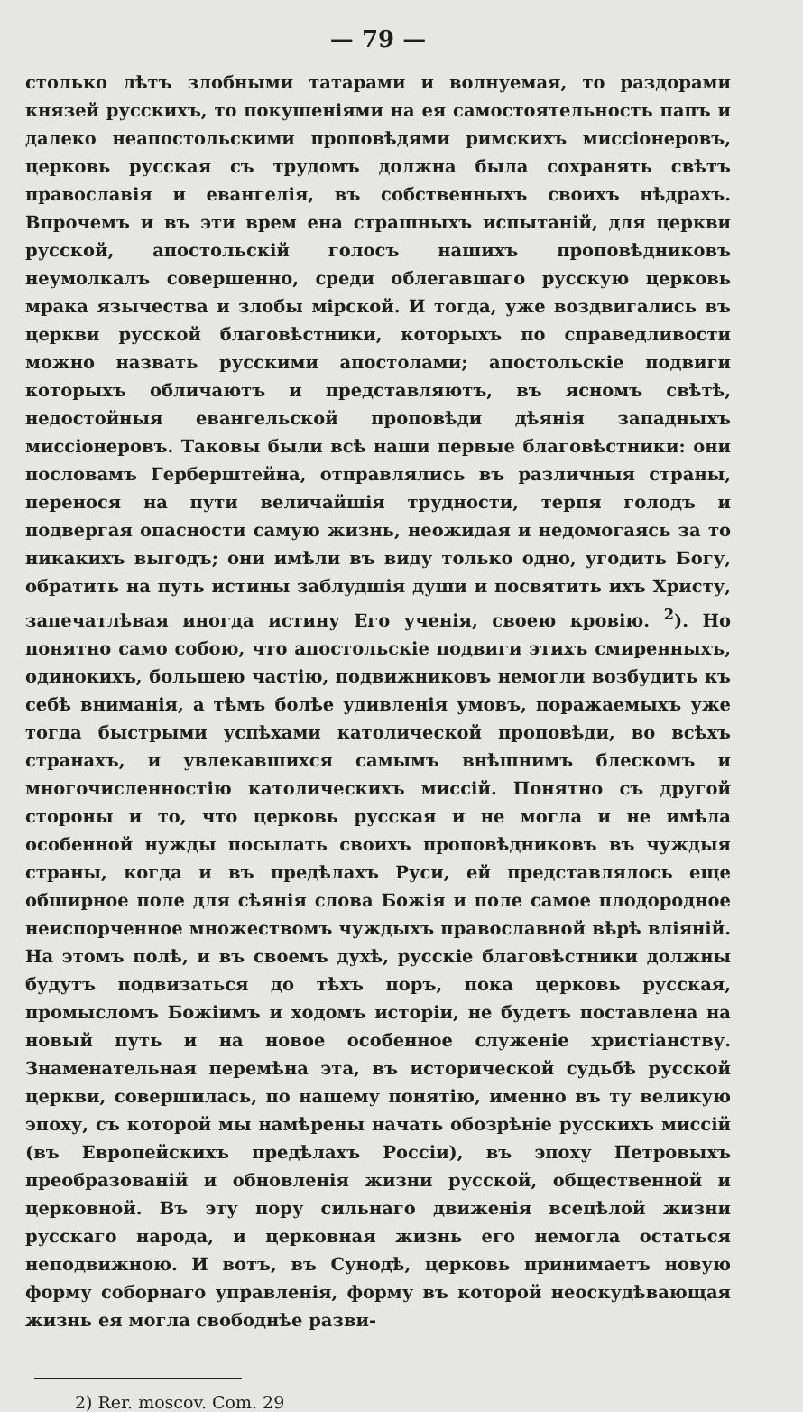— 79 —
столько лѣтъ злобными татарами и волнуемая, то раздорами князей русскихъ, то покушеніями на ея самостоятельность папъ и далеко неапостольскими проповѣдями римскихъ миссіонеровъ, церковь русская съ трудомъ должна была сохранять свѣтъ православія и евангелія, въ собственныхъ своихъ нѣдрахъ. Впрочемъ и въ эти врем ена страшныхъ испытаній, для церкви русской, апостольскій голосъ нашихъ проповѣдниковъ неумолкалъ совершенно, среди облегавшаго русскую церковь мрака язычества и злобы мірской. И тогда, уже воздвигались въ церкви русской благовѣстники, которыхъ по справедливости можно назвать русскими апостолами; апостольскіе подвиги которыхъ обличаютъ и представляютъ, въ ясномъ свѣтѣ, недостойныя евангельской проповѣди дѣянія западныхъ миссіонеровъ. Таковы были всѣ наши первые благовѣстники: они пословамъ Герберштейна, отправлялись въ различныя страны, перенося на пути величайшія трудности, терпя голодъ и подвергая опасности самую жизнь, неожидая и недомогаясь за то никакихъ выгодъ; они имѣли въ виду только одно, угодить Богу, обратить на путь истины заблудшія души и посвятить ихъ Христу, запечатлѣвая иногда истину Его ученія, своею кровію. <sup>2</sup>). Но понятно само собою, что апостольскіе подвиги этихъ смиренныхъ, одинокихъ, большею частію, подвижниковъ немогли возбудить къ себѣ вниманія, а тѣмъ болѣе удивленія умовъ, поражаемыхъ уже тогда быстрыми успѣхами католической проповѣди, во всѣхъ странахъ, и увлекавшихся самымъ внѣшнимъ блескомъ и многочисленностію католическихъ миссій. Понятно съ другой стороны и то, что церковь русская и не могла и не имѣла особенной нужды посылать своихъ проповѣдниковъ въ чуждыя страны, когда и въ предѣлахъ Руси, ей представлялось еще обширное поле для сѣянія слова Божія и поле самое плодородное неиспорченное множествомъ чуждыхъ православной вѣрѣ вліяній. На этомъ полѣ, и въ своемъ духѣ, русскіе благовѣстники должны будутъ подвизаться до тѣхъ поръ, пока церковь русская, промысломъ Божіимъ и ходомъ исторіи, не будетъ поставлена на новый путь и на новое особенное служеніе христіанству. Знаменательная перемѣна эта, въ исторической судьбѣ русской церкви, совершилась, по нашему понятію, именно въ ту великую эпоху, съ которой мы намѣрены начать обозрѣніе русскихъ миссій (въ Европейскихъ предѣлахъ Россіи), въ эпоху Петровыхъ преобразованій и обновленія жизни русской, общественной и церковной. Въ эту пору сильнаго движенія всецѣлой жизни русскаго народа, и церковная жизнь его немогла остаться неподвижною. И вотъ, въ Сунодѣ, церковь принимаетъ новую форму соборнаго управленія, форму въ которой неоскудѣвающая жизнь ея могла свободнѣе разви-
2) Rer. moscov. Com. 29